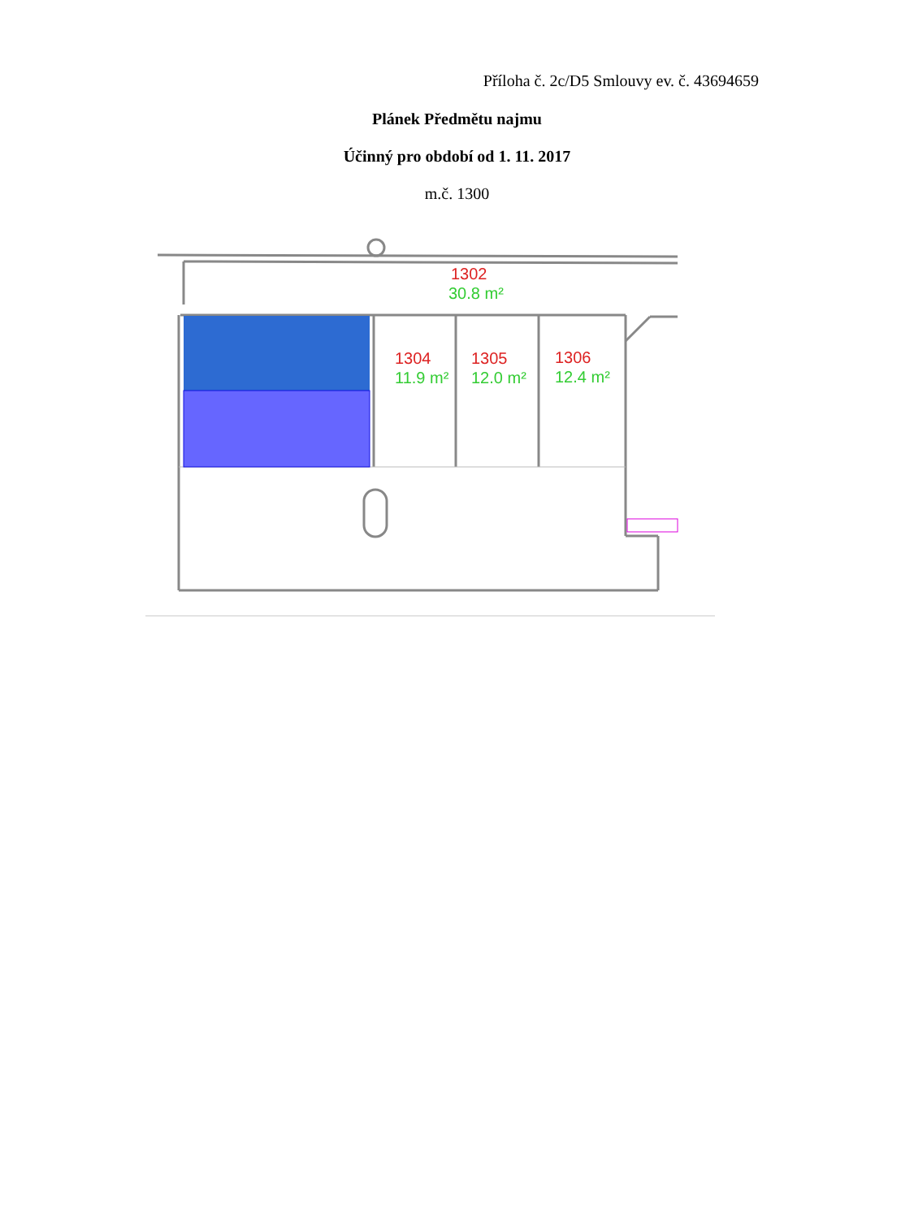Příloha č. 2c/D5 Smlouvy ev. č. 43694659
Plánek Předmětu najmu
Účinný pro období od 1. 11. 2017
m.č. 1300
1302
30.8 m²
1304
11.9 m²
1305
12.0 m²
1306
12.4 m²